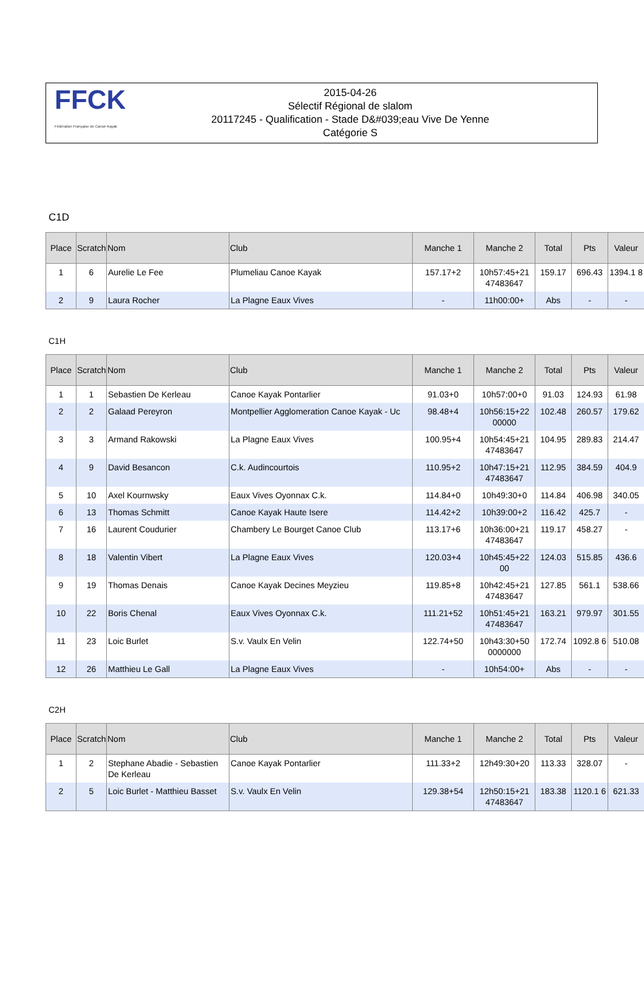FFCK
Fédération Française de Canoë-Kayak
2015-04-26
Sélectif Régional de slalom
20117245 - Qualification - Stade D&#039;eau Vive De Yenne
Catégorie S
C1D
| Place | Scratch | Nom | Club | Manche 1 | Manche 2 | Total | Pts | Valeur |
| --- | --- | --- | --- | --- | --- | --- | --- | --- |
| 1 | 6 | Aurelie Le Fee | Plumeliau Canoe Kayak | 157.17+2 | 10h57:45+21 47483647 | 159.17 | 696.43 | 1394.1 8 |
| 2 | 9 | Laura Rocher | La Plagne Eaux Vives | - | 11h00:00+ | Abs | - | - |
C1H
| Place | Scratch | Nom | Club | Manche 1 | Manche 2 | Total | Pts | Valeur |
| --- | --- | --- | --- | --- | --- | --- | --- | --- |
| 1 | 1 | Sebastien De Kerleau | Canoe Kayak Pontarlier | 91.03+0 | 10h57:00+0 | 91.03 | 124.93 | 61.98 |
| 2 | 2 | Galaad Pereyron | Montpellier Agglomeration Canoe Kayak - Uc | 98.48+4 | 10h56:15+22 00000 | 102.48 | 260.57 | 179.62 |
| 3 | 3 | Armand Rakowski | La Plagne Eaux Vives | 100.95+4 | 10h54:45+21 47483647 | 104.95 | 289.83 | 214.47 |
| 4 | 9 | David Besancon | C.k. Audincourtois | 110.95+2 | 10h47:15+21 47483647 | 112.95 | 384.59 | 404.9 |
| 5 | 10 | Axel Kournwsky | Eaux Vives Oyonnax C.k. | 114.84+0 | 10h49:30+0 | 114.84 | 406.98 | 340.05 |
| 6 | 13 | Thomas Schmitt | Canoe Kayak Haute Isere | 114.42+2 | 10h39:00+2 | 116.42 | 425.7 | - |
| 7 | 16 | Laurent Coudurier | Chambery Le Bourget Canoe Club | 113.17+6 | 10h36:00+21 47483647 | 119.17 | 458.27 | - |
| 8 | 18 | Valentin Vibert | La Plagne Eaux Vives | 120.03+4 | 10h45:45+22 00 | 124.03 | 515.85 | 436.6 |
| 9 | 19 | Thomas Denais | Canoe Kayak Decines Meyzieu | 119.85+8 | 10h42:45+21 47483647 | 127.85 | 561.1 | 538.66 |
| 10 | 22 | Boris Chenal | Eaux Vives Oyonnax C.k. | 111.21+52 | 10h51:45+21 47483647 | 163.21 | 979.97 | 301.55 |
| 11 | 23 | Loic Burlet | S.v. Vaulx En Velin | 122.74+50 | 10h43:30+50 0000000 | 172.74 | 1092.8 6 | 510.08 |
| 12 | 26 | Matthieu Le Gall | La Plagne Eaux Vives | - | 10h54:00+ | Abs | - | - |
C2H
| Place | Scratch | Nom | Club | Manche 1 | Manche 2 | Total | Pts | Valeur |
| --- | --- | --- | --- | --- | --- | --- | --- | --- |
| 1 | 2 | Stephane Abadie - Sebastien De Kerleau | Canoe Kayak Pontarlier | 111.33+2 | 12h49:30+20 | 113.33 | 328.07 | - |
| 2 | 5 | Loic Burlet - Matthieu Basset | S.v. Vaulx En Velin | 129.38+54 | 12h50:15+21 47483647 | 183.38 | 1120.1 6 | 621.33 |